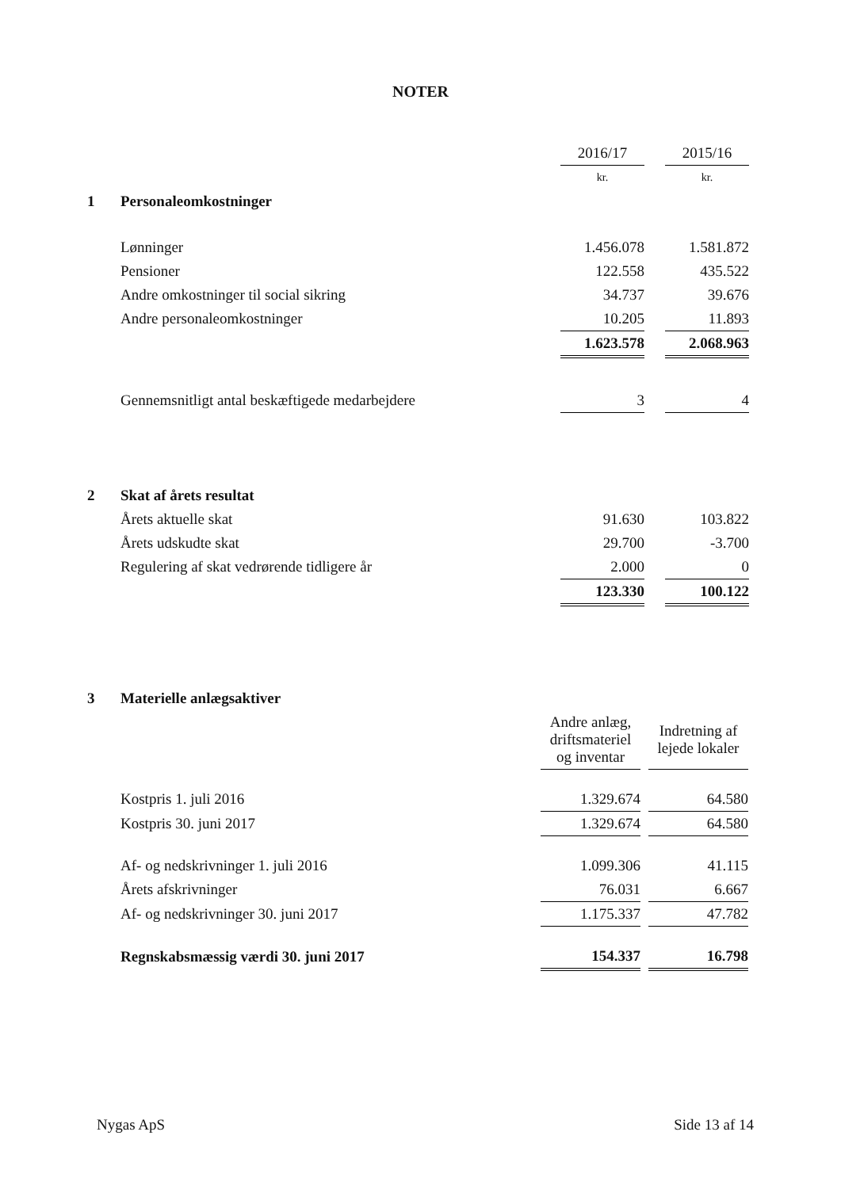NOTER
| | | 2016/17 | | 2015/16 |
| | | kr. | | kr. |
| 1 | Personaleomkostninger | | | |
| | Lønninger | 1.456.078 | | 1.581.872 |
| | Pensioner | 122.558 | | 435.522 |
| | Andre omkostninger til social sikring | 34.737 | | 39.676 |
| | Andre personaleomkostninger | 10.205 | | 11.893 |
| | | 1.623.578 | | 2.068.963 |
| | Gennemsnitligt antal beskæftigede medarbejdere | 3 | | 4 |
| 2 | Skat af årets resultat | | | |
| | Årets aktuelle skat | 91.630 | | 103.822 |
| | Årets udskudte skat | 29.700 | | -3.700 |
| | Regulering af skat vedrørende tidligere år | 2.000 | | 0 |
| | | 123.330 | | 100.122 |
| 3 | Materielle anlægsaktiver | | | |
| | | Andre anlæg, driftsmateriel og inventar | | Indretning af lejede lokaler |
| | Kostpris 1. juli 2016 | 1.329.674 | | 64.580 |
| | Kostpris 30. juni 2017 | 1.329.674 | | 64.580 |
| | Af- og nedskrivninger 1. juli 2016 | 1.099.306 | | 41.115 |
| | Årets afskrivninger | 76.031 | | 6.667 |
| | Af- og nedskrivninger 30. juni 2017 | 1.175.337 | | 47.782 |
| | Regnskabsmæssig værdi 30. juni 2017 | 154.337 | | 16.798 |
Nygas ApS Side 13 af 14